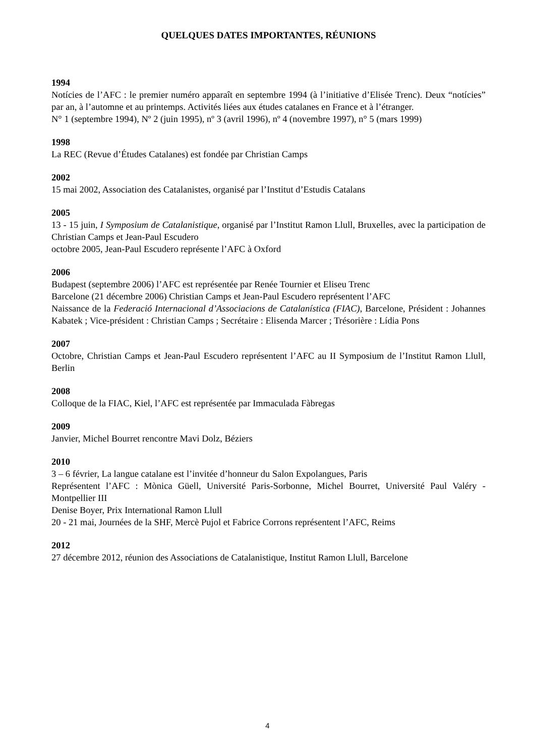QUELQUES DATES IMPORTANTES, RÉUNIONS
1994
Notícies de l’AFC : le premier numéro apparaît en septembre 1994 (à l’initiative d’Elisée Trenc). Deux “notícies” par an, à l’automne et au printemps. Activités liées aux études catalanes en France et à l’étranger.
N° 1 (septembre 1994), Nº 2 (juin 1995), nº 3 (avril 1996), nº 4 (novembre 1997), n° 5 (mars 1999)
1998
La REC (Revue d’Études Catalanes) est fondée par Christian Camps
2002
15 mai 2002, Association des Catalanistes, organisé par l’Institut d’Estudis Catalans
2005
13 - 15 juin, I Symposium de Catalanistique, organisé par l’Institut Ramon Llull, Bruxelles, avec la participation de Christian Camps et Jean-Paul Escudero
octobre 2005, Jean-Paul Escudero représente l’AFC à Oxford
2006
Budapest (septembre 2006) l’AFC est représentée par Renée Tournier et Eliseu Trenc
Barcelone (21 décembre 2006) Christian Camps et Jean-Paul Escudero représentent l’AFC
Naissance de la Federació Internacional d’Associacions de Catalanística (FIAC), Barcelone, Président : Johannes Kabatek ; Vice-président : Christian Camps ; Secrétaire : Elisenda Marcer ; Trésorière : Lídia Pons
2007
Octobre, Christian Camps et Jean-Paul Escudero représentent l’AFC au II Symposium de l’Institut Ramon Llull, Berlin
2008
Colloque de la FIAC, Kiel, l’AFC est représentée par Immaculada Fàbregas
2009
Janvier, Michel Bourret rencontre Mavi Dolz, Béziers
2010
3 – 6 février, La langue catalane est l’invitée d’honneur du Salon Expolangues, Paris
Représentent l’AFC : Mònica Güell, Université Paris-Sorbonne, Michel Bourret, Université Paul Valéry - Montpellier III
Denise Boyer, Prix International Ramon Llull
20 - 21 mai, Journées de la SHF, Mercè Pujol et Fabrice Corrons représentent l’AFC, Reims
2012
27 décembre 2012, réunion des Associations de Catalanistique, Institut Ramon Llull, Barcelone
4